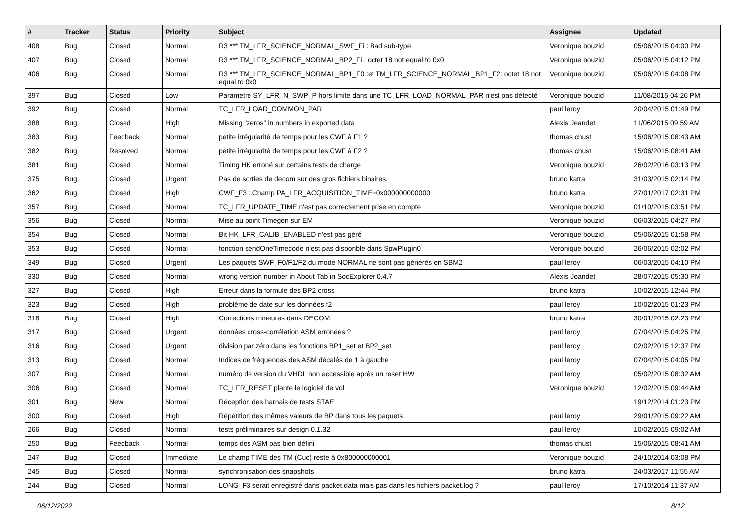| # | Tracker | Status | Priority | Subject | Assignee | Updated |
| --- | --- | --- | --- | --- | --- | --- |
| 408 | Bug | Closed | Normal | R3 *** TM_LFR_SCIENCE_NORMAL_SWF_Fi : Bad sub-type | Veronique bouzid | 05/06/2015 04:00 PM |
| 407 | Bug | Closed | Normal | R3 *** TM_LFR_SCIENCE_NORMAL_BP2_Fi : octet 18 not equal to 0x0 | Veronique bouzid | 05/06/2015 04:12 PM |
| 406 | Bug | Closed | Normal | R3 *** TM_LFR_SCIENCE_NORMAL_BP1_F0 :et TM_LFR_SCIENCE_NORMAL_BP1_F2: octet 18 not equal to 0x0 | Veronique bouzid | 05/06/2015 04:08 PM |
| 397 | Bug | Closed | Low | Parametre SY_LFR_N_SWP_P hors limite dans une TC_LFR_LOAD_NORMAL_PAR n'est pas détecté | Veronique bouzid | 11/08/2015 04:26 PM |
| 392 | Bug | Closed | Normal | TC_LFR_LOAD_COMMON_PAR | paul leroy | 20/04/2015 01:49 PM |
| 388 | Bug | Closed | High | Missing "zeros" in numbers in exported data | Alexis Jeandet | 11/06/2015 09:59 AM |
| 383 | Bug | Feedback | Normal | petite irrégularité de temps pour les CWF à F1 ? | thomas chust | 15/06/2015 08:43 AM |
| 382 | Bug | Resolved | Normal | petite irrégularité de temps pour les CWF à F2 ? | thomas chust | 15/06/2015 08:41 AM |
| 381 | Bug | Closed | Normal | Timing HK erroné sur certains tests de charge | Veronique bouzid | 26/02/2016 03:13 PM |
| 375 | Bug | Closed | Urgent | Pas de sorties de decom sur des gros fichiers binaires. | bruno katra | 31/03/2015 02:14 PM |
| 362 | Bug | Closed | High | CWF_F3 : Champ PA_LFR_ACQUISITION_TIME=0x000000000000 | bruno katra | 27/01/2017 02:31 PM |
| 357 | Bug | Closed | Normal | TC_LFR_UPDATE_TIME n'est pas correctement prise en compte | Veronique bouzid | 01/10/2015 03:51 PM |
| 356 | Bug | Closed | Normal | Mise au point Timegen sur EM | Veronique bouzid | 06/03/2015 04:27 PM |
| 354 | Bug | Closed | Normal | Bit HK_LFR_CALIB_ENABLED n'est pas géré | Veronique bouzid | 05/06/2015 01:58 PM |
| 353 | Bug | Closed | Normal | fonction sendOneTimecode n'est pas disponble dans SpwPlugin0 | Veronique bouzid | 26/06/2015 02:02 PM |
| 349 | Bug | Closed | Urgent | Les paquets SWF_F0/F1/F2 du mode NORMAL ne sont pas générés en SBM2 | paul leroy | 06/03/2015 04:10 PM |
| 330 | Bug | Closed | Normal | wrong version number in About Tab in SocExplorer 0.4.7 | Alexis Jeandet | 28/07/2015 05:30 PM |
| 327 | Bug | Closed | High | Erreur dans la formule des BP2 cross | bruno katra | 10/02/2015 12:44 PM |
| 323 | Bug | Closed | High | problème de date sur les données f2 | paul leroy | 10/02/2015 01:23 PM |
| 318 | Bug | Closed | High | Corrections mineures dans DECOM | bruno katra | 30/01/2015 02:23 PM |
| 317 | Bug | Closed | Urgent | données cross-corrélation ASM erronées ? | paul leroy | 07/04/2015 04:25 PM |
| 316 | Bug | Closed | Urgent | division par zéro dans les fonctions BP1_set et BP2_set | paul leroy | 02/02/2015 12:37 PM |
| 313 | Bug | Closed | Normal | Indices de fréquences des ASM décalés de 1 à gauche | paul leroy | 07/04/2015 04:05 PM |
| 307 | Bug | Closed | Normal | numéro de version du VHDL non accessible après un reset HW | paul leroy | 05/02/2015 08:32 AM |
| 306 | Bug | Closed | Normal | TC_LFR_RESET plante le logiciel de vol | Veronique bouzid | 12/02/2015 09:44 AM |
| 301 | Bug | New | Normal | Réception des harnais de tests STAE | | 19/12/2014 01:23 PM |
| 300 | Bug | Closed | High | Répétition des mêmes valeurs de BP dans tous les paquets | paul leroy | 29/01/2015 09:22 AM |
| 266 | Bug | Closed | Normal | tests préliminaires sur design 0.1.32 | paul leroy | 10/02/2015 09:02 AM |
| 250 | Bug | Feedback | Normal | temps des ASM pas bien défini | thomas chust | 15/06/2015 08:41 AM |
| 247 | Bug | Closed | Immediate | Le champ TIME des TM (Cuc) reste à 0x800000000001 | Veronique bouzid | 24/10/2014 03:08 PM |
| 245 | Bug | Closed | Normal | synchronisation des snapshots | bruno katra | 24/03/2017 11:55 AM |
| 244 | Bug | Closed | Normal | LONG_F3 serait enregistré dans packet.data mais pas dans les fichiers packet.log ? | paul leroy | 17/10/2014 11:37 AM |
06/12/2022 8/12